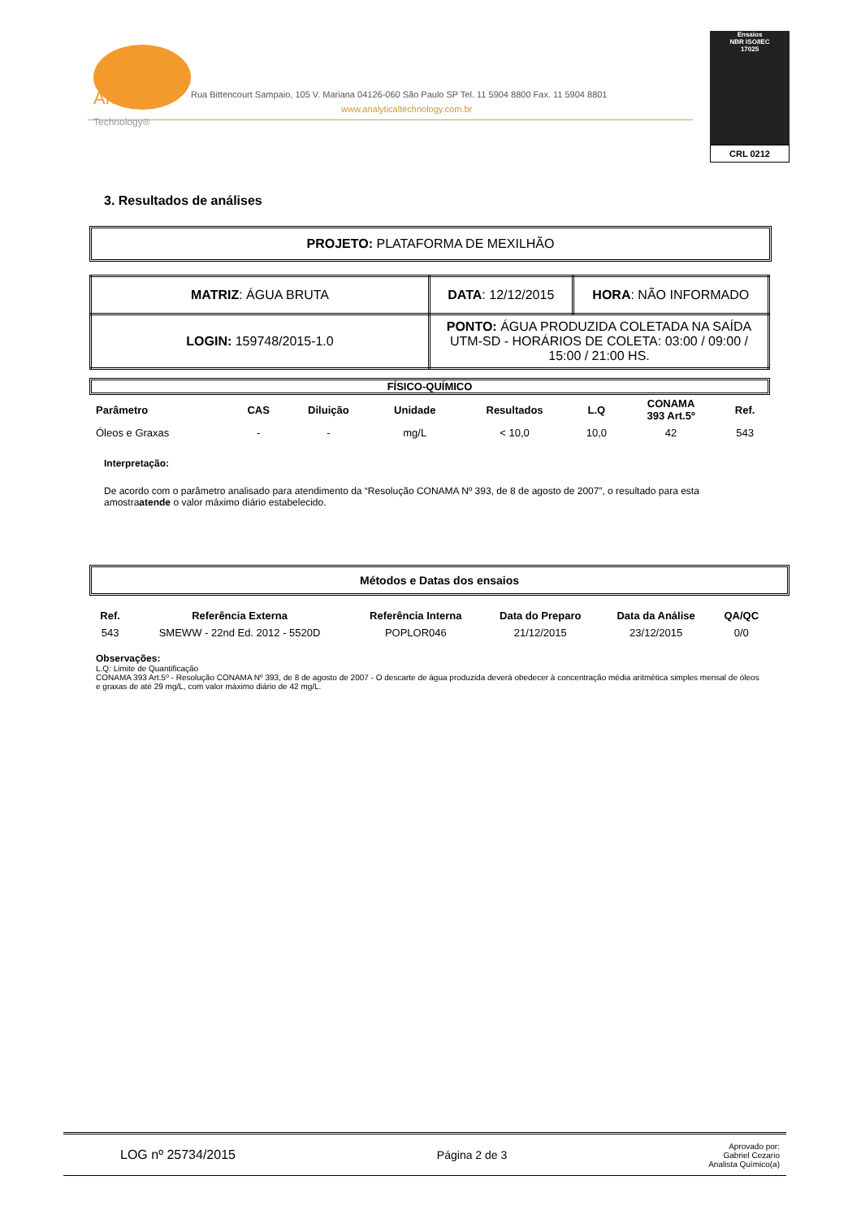Analytical
Technology®
Rua Bittencourt Sampaio, 105 V. Mariana 04126-060 São Paulo SP Tel. 11 5904 8800 Fax. 11 5904 8801
www.analyticaltechnology.com.br
Ensaios
NBR ISO/IEC
17025
CRL 0212
3. Resultados de análises
PROJETO: PLATAFORMA DE MEXILHÃO
| MATRIZ : ÁGUA BRUTA | DATA : 12/12/2015 | HORA : NÃO INFORMADO |
| LOGIN: 159748/2015-1.0 | PONTO: ÁGUA PRODUZIDA COLETADA NA SAÍDA UTM-SD - HORÁRIOS DE COLETA: 03:00 / 09:00 / 15:00 / 21:00 HS. | |
FÍSICO-QUÍMICO
| Parâmetro | CAS | Diluição | Unidade | Resultados | L.Q | CONAMA 393 Art.5º | Ref. |
| --- | --- | --- | --- | --- | --- | --- | --- |
| Óleos e Graxas | - | - | mg/L | < 10,0 | 10,0 | 42 | 543 |
Interpretação:
De acordo com o parâmetro analisado para atendimento da “Resolução CONAMA Nº 393, de 8 de agosto de 2007”, o resultado para esta amostraatende o valor máximo diário estabelecido.
Métodos e Datas dos ensaios
| Ref. | Referência Externa | Referência Interna | Data do Preparo | Data da Análise | QA/QC |
| --- | --- | --- | --- | --- | --- |
| 543 | SMEWW - 22nd Ed. 2012 - 5520D | POPLOR046 | 21/12/2015 | 23/12/2015 | 0/0 |
Observações:
L.Q: Limite de Quantificação
CONAMA 393 Art.5º - Resolução CONAMA Nº 393, de 8 de agosto de 2007 - O descarte de água produzida deverá obedecer à concentração média aritmética simples mensal de óleos e graxas de até 29 mg/L, com valor máximo diário de 42 mg/L.
LOG nº 25734/2015 Página 2 de 3 Aprovado por:
Gabriel Cezario
Analista Químico(a)